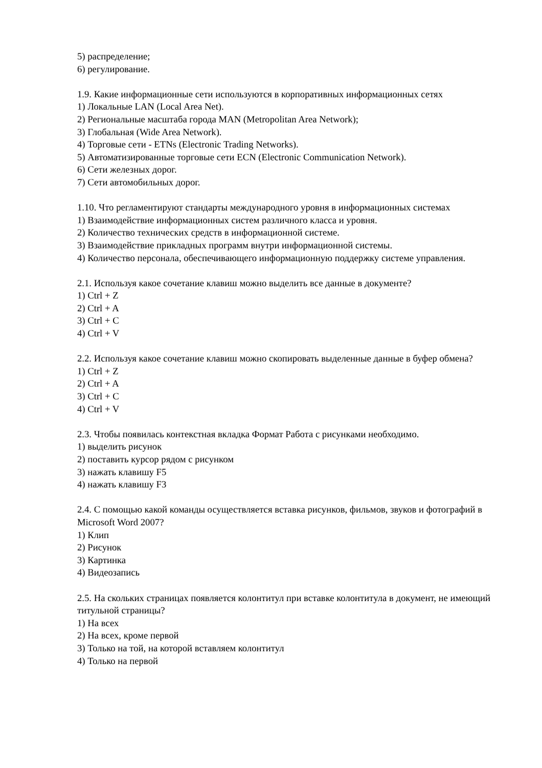5) распределение;
6) регулирование.
1.9. Какие информационные сети используются в корпоративных информационных сетях
1) Локальные LAN (Local Area Net).
2) Региональные масштаба города MAN (Metropolitan Area Network);
3) Глобальная (Wide Area Network).
4) Торговые сети - ETNs (Electronic Trading Networks).
5) Автоматизированные торговые сети ECN (Electronic Communication Network).
6) Сети железных дорог.
7) Сети автомобильных дорог.
1.10. Что регламентируют стандарты международного уровня в информационных системах
1) Взаимодействие информационных систем различного класса и уровня.
2) Количество технических средств в информационной системе.
3) Взаимодействие прикладных программ внутри информационной системы.
4) Количество персонала, обеспечивающего информационную поддержку системе управления.
2.1. Используя какое сочетание клавиш можно выделить все данные в документе?
1) Ctrl + Z
2) Ctrl + A
3) Ctrl + C
4) Ctrl + V
2.2. Используя какое сочетание клавиш можно скопировать выделенные данные в буфер обмена?
1) Ctrl + Z
2) Ctrl + A
3) Ctrl + C
4) Ctrl + V
2.3. Чтобы появилась контекстная вкладка Формат Работа с рисунками необходимо.
1) выделить рисунок
2) поставить курсор рядом с рисунком
3) нажать клавишу F5
4) нажать клавишу F3
2.4. С помощью какой команды осуществляется вставка рисунков, фильмов, звуков и фотографий в Microsoft Word 2007?
1) Клип
2) Рисунок
3) Картинка
4) Видеозапись
2.5. На скольких страницах появляется колонтитул при вставке колонтитула в документ, не имеющий титульной страницы?
1) На всех
2) На всех, кроме первой
3) Только на той, на которой вставляем колонтитул
4) Только на первой